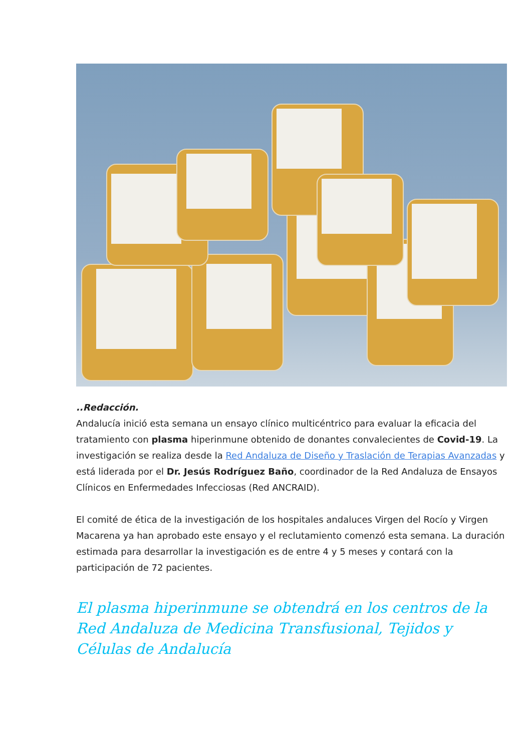..Redacción.
Andalucía inició esta semana un ensayo clínico multicéntrico para evaluar la eficacia del tratamiento con plasma hiperinmune obtenido de donantes convalecientes de Covid-19. La investigación se realiza desde la Red Andaluza de Diseño y Traslación de Terapias Avanzadas y está liderada por el Dr. Jesús Rodríguez Baño, coordinador de la Red Andaluza de Ensayos Clínicos en Enfermedades Infecciosas (Red ANCRAID).
El comité de ética de la investigación de los hospitales andaluces Virgen del Rocío y Virgen Macarena ya han aprobado este ensayo y el reclutamiento comenzó esta semana. La duración estimada para desarrollar la investigación es de entre 4 y 5 meses y contará con la participación de 72 pacientes.
El plasma hiperinmune se obtendrá en los centros de la Red Andaluza de Medicina Transfusional, Tejidos y Células de Andalucía